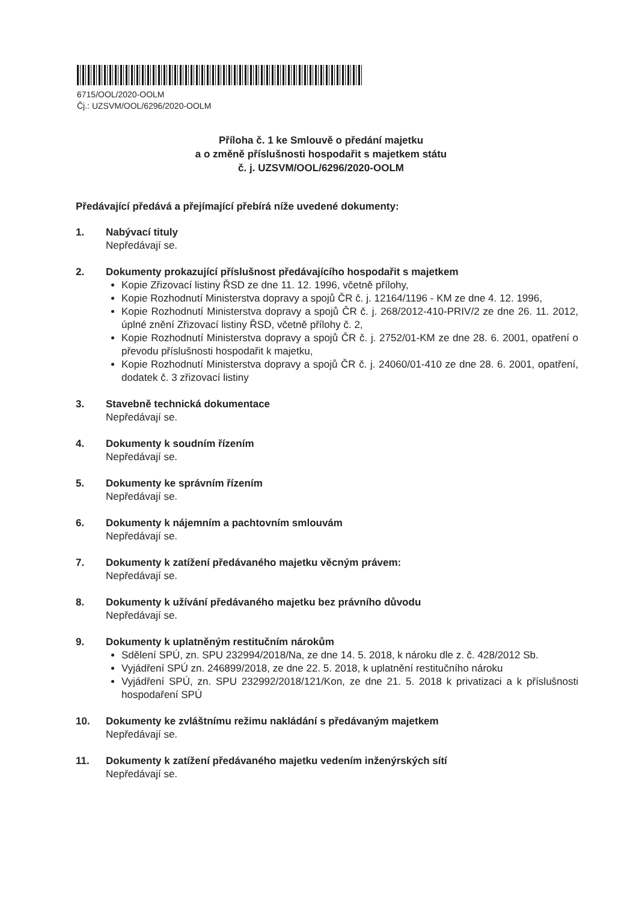6715/OOL/2020-OOLM
Čj.: UZSVM/OOL/6296/2020-OOLM
Příloha č. 1 ke Smlouvě o předání majetku
a o změně příslušnosti hospodařit s majetkem státu
č. j. UZSVM/OOL/6296/2020-OOLM
Předávající předává a přejímající přebírá níže uvedené dokumenty:
1. Nabývací tituly
Nepředávají se.
2. Dokumenty prokazující příslušnost předávajícího hospodařit s majetkem
Kopie Zřizovací listiny ŘSD ze dne 11. 12. 1996, včetně přílohy,
Kopie Rozhodnutí Ministerstva dopravy a spojů ČR č. j. 12164/1196 - KM ze dne 4. 12. 1996,
Kopie Rozhodnutí Ministerstva dopravy a spojů ČR č. j. 268/2012-410-PRIV/2 ze dne 26. 11. 2012, úplné znění Zřizovací listiny ŘSD, včetně přílohy č. 2,
Kopie Rozhodnutí Ministerstva dopravy a spojů ČR č. j. 2752/01-KM ze dne 28. 6. 2001, opatření o převodu příslušnosti hospodařit k majetku,
Kopie Rozhodnutí Ministerstva dopravy a spojů ČR č. j. 24060/01-410 ze dne 28. 6. 2001, opatření, dodatek č. 3 zřizovací listiny
3. Stavebně technická dokumentace
Nepředávají se.
4. Dokumenty k soudním řízením
Nepředávají se.
5. Dokumenty ke správním řízením
Nepředávají se.
6. Dokumenty k nájemním a pachtovním smlouvám
Nepředávají se.
7. Dokumenty k zatížení předávaného majetku věcným právem:
Nepředávají se.
8. Dokumenty k užívání předávaného majetku bez právního důvodu
Nepředávají se.
9. Dokumenty k uplatněným restitučním nárokům
Sdělení SPÚ, zn. SPU 232994/2018/Na, ze dne 14. 5. 2018, k nároku dle z. č. 428/2012 Sb.
Vyjádření SPÚ zn. 246899/2018, ze dne 22. 5. 2018, k uplatnění restitučního nároku
Vyjádření SPÚ, zn. SPU 232992/2018/121/Kon, ze dne 21. 5. 2018 k privatizaci a k příslušnosti hospodaření SPÚ
10. Dokumenty ke zvláštnímu režimu nakládání s předávaným majetkem
Nepředávají se.
11. Dokumenty k zatížení předávaného majetku vedením inženýrských sítí
Nepředávají se.